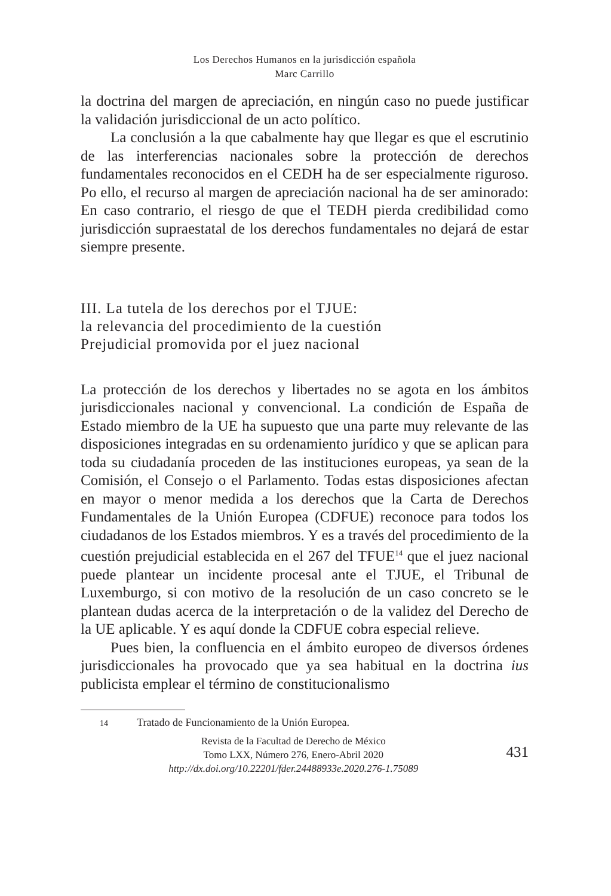Los Derechos Humanos en la jurisdicción española
Marc Carrillo
la doctrina del margen de apreciación, en ningún caso no puede justificar la validación jurisdiccional de un acto político.
La conclusión a la que cabalmente hay que llegar es que el escrutinio de las interferencias nacionales sobre la protección de derechos fundamentales reconocidos en el CEDH ha de ser especialmente riguroso. Po ello, el recurso al margen de apreciación nacional ha de ser aminorado: En caso contrario, el riesgo de que el TEDH pierda credibilidad como jurisdicción supraestatal de los derechos fundamentales no dejará de estar siempre presente.
III. La tutela de los derechos por el TJUE:
la relevancia del procedimiento de la cuestión
Prejudicial promovida por el juez nacional
La protección de los derechos y libertades no se agota en los ámbitos jurisdiccionales nacional y convencional. La condición de España de Estado miembro de la UE ha supuesto que una parte muy relevante de las disposiciones integradas en su ordenamiento jurídico y que se aplican para toda su ciudadanía proceden de las instituciones europeas, ya sean de la Comisión, el Consejo o el Parlamento. Todas estas disposiciones afectan en mayor o menor medida a los derechos que la Carta de Derechos Fundamentales de la Unión Europea (CDFUE) reconoce para todos los ciudadanos de los Estados miembros. Y es a través del procedimiento de la cuestión prejudicial establecida en el 267 del TFUE<sup>14</sup> que el juez nacional puede plantear un incidente procesal ante el TJUE, el Tribunal de Luxemburgo, si con motivo de la resolución de un caso concreto se le plantean dudas acerca de la interpretación o de la validez del Derecho de la UE aplicable. Y es aquí donde la CDFUE cobra especial relieve.
Pues bien, la confluencia en el ámbito europeo de diversos órdenes jurisdiccionales ha provocado que ya sea habitual en la doctrina ius publicista emplear el término de constitucionalismo
14 Tratado de Funcionamiento de la Unión Europea.
Revista de la Facultad de Derecho de México
Tomo LXX, Número 276, Enero-Abril 2020
http://dx.doi.org/10.22201/fder.24488933e.2020.276-1.75089
431